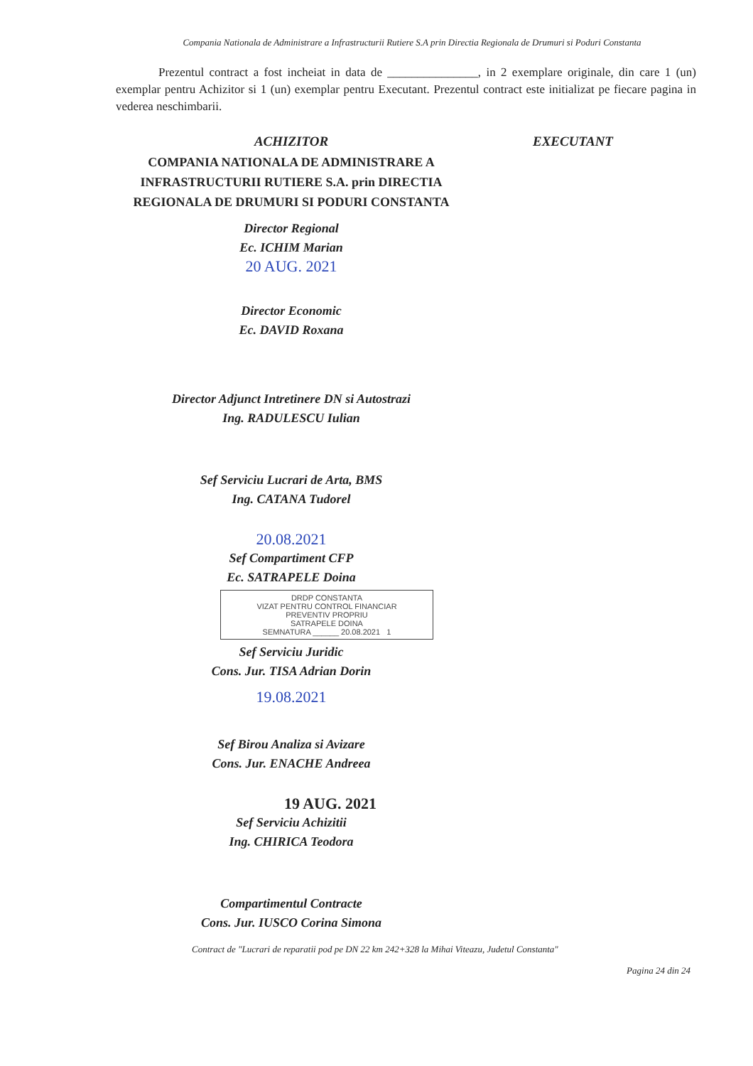Compania Nationala de Administrare a Infrastructurii Rutiere S.A prin Directia Regionala de Drumuri si Poduri Constanta
Prezentul contract a fost incheiat in data de _______________, in 2 exemplare originale, din care 1 (un) exemplar pentru Achizitor si 1 (un) exemplar pentru Executant. Prezentul contract este initializat pe fiecare pagina in vederea neschimbarii.
ACHIZITOR
COMPANIA NATIONALA DE ADMINISTRARE A INFRASTRUCTURII RUTIERE S.A. prin DIRECTIA REGIONALA DE DRUMURI SI PODURI CONSTANTA
Director Regional
Ec. ICHIM Marian
20 AUG. 2021
Director Economic
Ec. DAVID Roxana
Director Adjunct Intretinere DN si Autostrazi
Ing. RADULESCU Iulian
Sef Serviciu Lucrari de Arta, BMS
Ing. CATANA Tudorel
20.08.2021
Sef Compartiment CFP
Ec. SATRAPELE Doina
DRDP CONSTANTA
VIZAT PENTRU CONTROL FINANCIAR
PREVENTIV PROPRIU
SATRAPELE DOINA
SEMNATURA ______ 20.08.2021 1
Sef Serviciu Juridic
Cons. Jur. TISA Adrian Dorin
19.08.2021
Sef Birou Analiza si Avizare
Cons. Jur. ENACHE Andreea
19 AUG. 2021
Sef Serviciu Achizitii
Ing. CHIRICA Teodora
Compartimentul Contracte
Cons. Jur. IUSCO Corina Simona
EXECUTANT
Contract de "Lucrari de reparatii pod pe DN 22 km 242+328 la Mihai Viteazu, Judetul Constanta"
Pagina 24 din 24